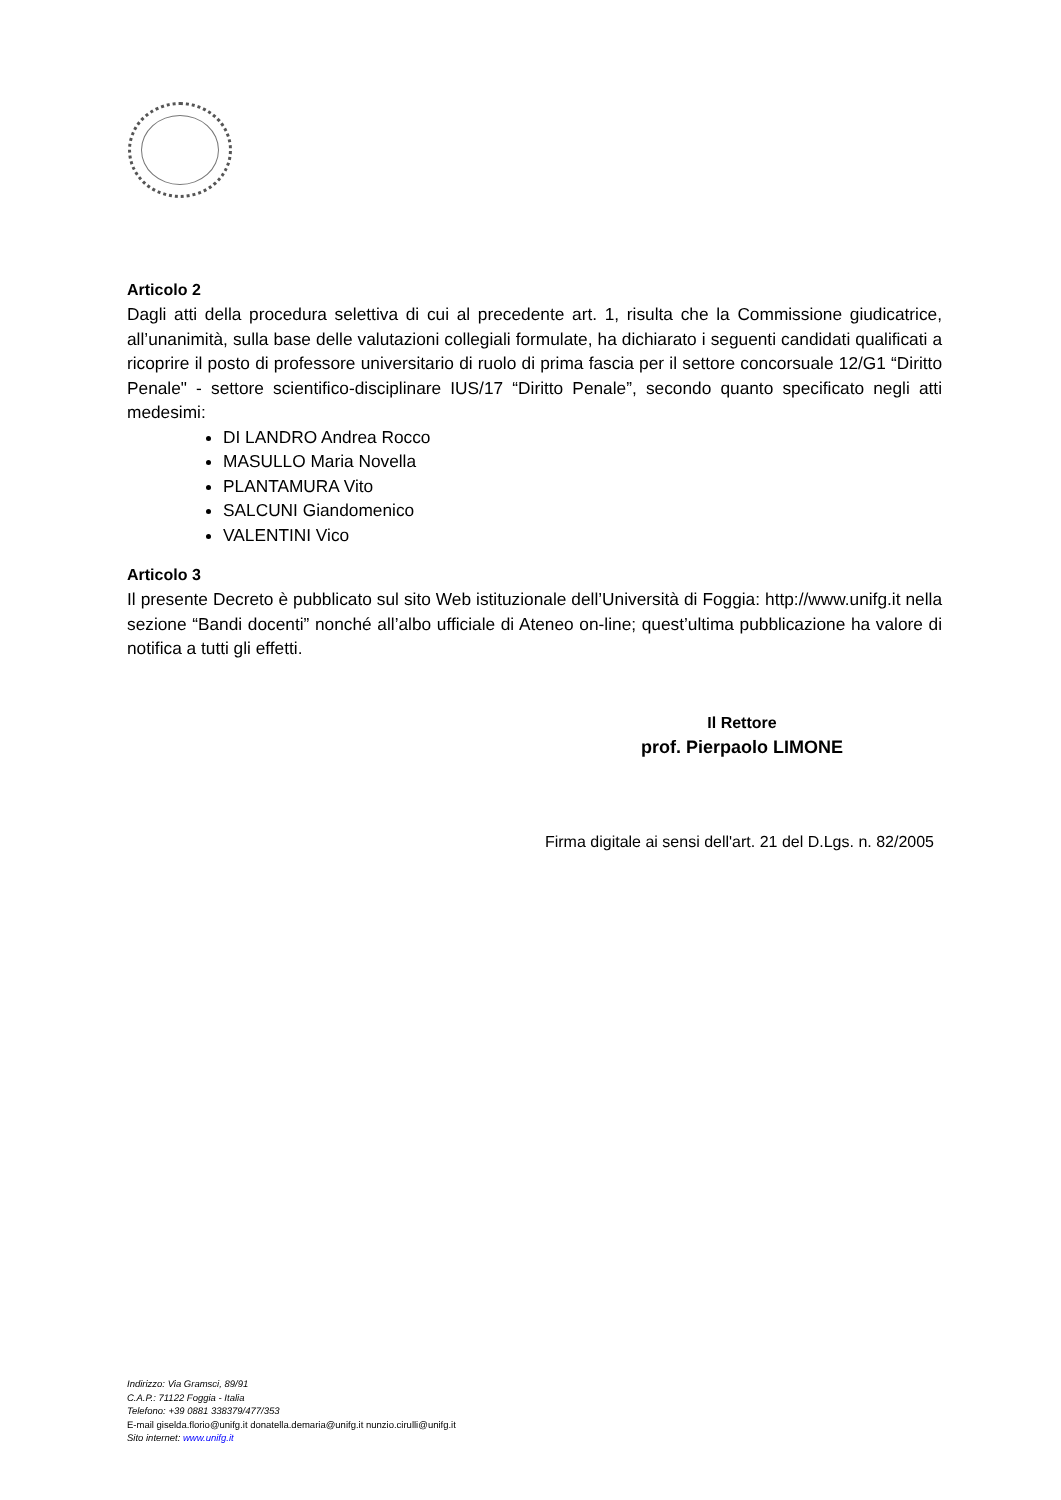Articolo 2
Dagli atti della procedura selettiva di cui al precedente art. 1, risulta che la Commissione giudicatrice, all’unanimità, sulla base delle valutazioni collegiali formulate, ha dichiarato i seguenti candidati qualificati a ricoprire il posto di professore universitario di ruolo di prima fascia per il settore concorsuale 12/G1 “Diritto Penale" - settore scientifico-disciplinare IUS/17 “Diritto Penale”, secondo quanto specificato negli atti medesimi:
DI LANDRO Andrea Rocco
MASULLO Maria Novella
PLANTAMURA Vito
SALCUNI Giandomenico
VALENTINI Vico
Articolo 3
Il presente Decreto è pubblicato sul sito Web istituzionale dell’Università di Foggia: http://www.unifg.it nella sezione “Bandi docenti” nonché all’albo ufficiale di Ateneo on-line; quest’ultima pubblicazione ha valore di notifica a tutti gli effetti.
Il Rettore
prof. Pierpaolo LIMONE
Firma digitale ai sensi dell'art. 21 del D.Lgs. n. 82/2005
Indirizzo: Via Gramsci, 89/91
C.A.P.: 71122 Foggia - Italia
Telefono: +39 0881 338379/477/353
E-mail giselda.florio@unifg.it donatella.demaria@unifg.it nunzio.cirulli@unifg.it
Sito internet: www.unifg.it